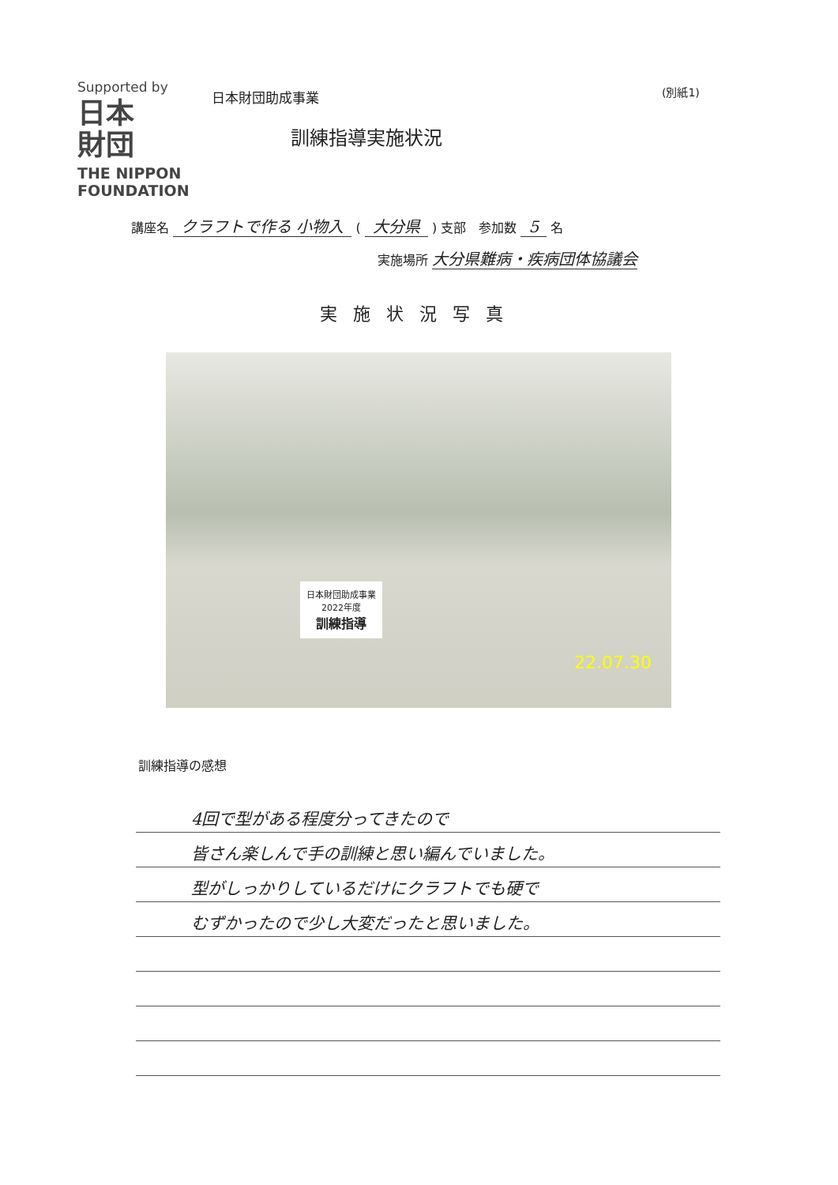Supported by
日本
財団
THE NIPPON FOUNDATION
日本財団助成事業
訓練指導実施状況
(別紙1)
講座名 クラフトで作る 小物入 ( 大分県 ) 支部　参加数 5 名
実施場所 大分県難病・疾病団体協議会
実施状況写真
日本財団助成事業
2022年度
訓練指導
22.07.30
訓練指導の感想
4回で型がある程度分ってきたので
皆さん楽しんで手の訓練と思い編んでいました。
型がしっかりしているだけにクラフトでも硬で
むずかったので少し大変だったと思いました。